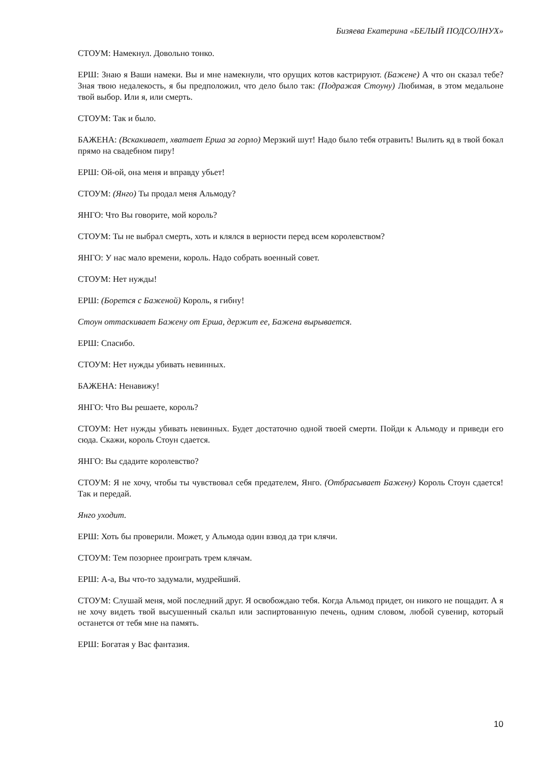Бизяева Екатерина «БЕЛЫЙ ПОДСОЛНУХ»
СТОУМ: Намекнул. Довольно тонко.
ЕРШ: Знаю я Ваши намеки. Вы и мне намекнули, что орущих котов кастрируют. (Бажене) А что он сказал тебе? Зная твою недалекость, я бы предположил, что дело было так: (Подражая Стоуну) Любимая, в этом медальоне твой выбор. Или я, или смерть.
СТОУМ: Так и было.
БАЖЕНА: (Вскакивает, хватает Ерша за горло) Мерзкий шут! Надо было тебя отравить! Вылить яд в твой бокал прямо на свадебном пиру!
ЕРШ: Ой-ой, она меня и вправду убьет!
СТОУМ: (Янго) Ты продал меня Альмоду?
ЯНГО: Что Вы говорите, мой король?
СТОУМ: Ты не выбрал смерть, хоть и клялся в верности перед всем королевством?
ЯНГО: У нас мало времени, король. Надо собрать военный совет.
СТОУМ: Нет нужды!
ЕРШ: (Борется с Баженой) Король, я гибну!
Стоун оттаскивает Бажену от Ерша, держит ее, Бажена вырывается.
ЕРШ: Спасибо.
СТОУМ: Нет нужды убивать невинных.
БАЖЕНА: Ненавижу!
ЯНГО: Что Вы решаете, король?
СТОУМ: Нет нужды убивать невинных. Будет достаточно одной твоей смерти. Пойди к Альмоду и приведи его сюда. Скажи, король Стоун сдается.
ЯНГО: Вы сдадите королевство?
СТОУМ: Я не хочу, чтобы ты чувствовал себя предателем, Янго. (Отбрасывает Бажену) Король Стоун сдается! Так и передай.
Янго уходит.
ЕРШ: Хоть бы проверили. Может, у Альмода один взвод да три клячи.
СТОУМ: Тем позорнее проиграть трем клячам.
ЕРШ: А-а, Вы что-то задумали, мудрейший.
СТОУМ: Слушай меня, мой последний друг. Я освобождаю тебя. Когда Альмод придет, он никого не пощадит. А я не хочу видеть твой высушенный скальп или заспиртованную печень, одним словом, любой сувенир, который останется от тебя мне на память.
ЕРШ: Богатая у Вас фантазия.
10